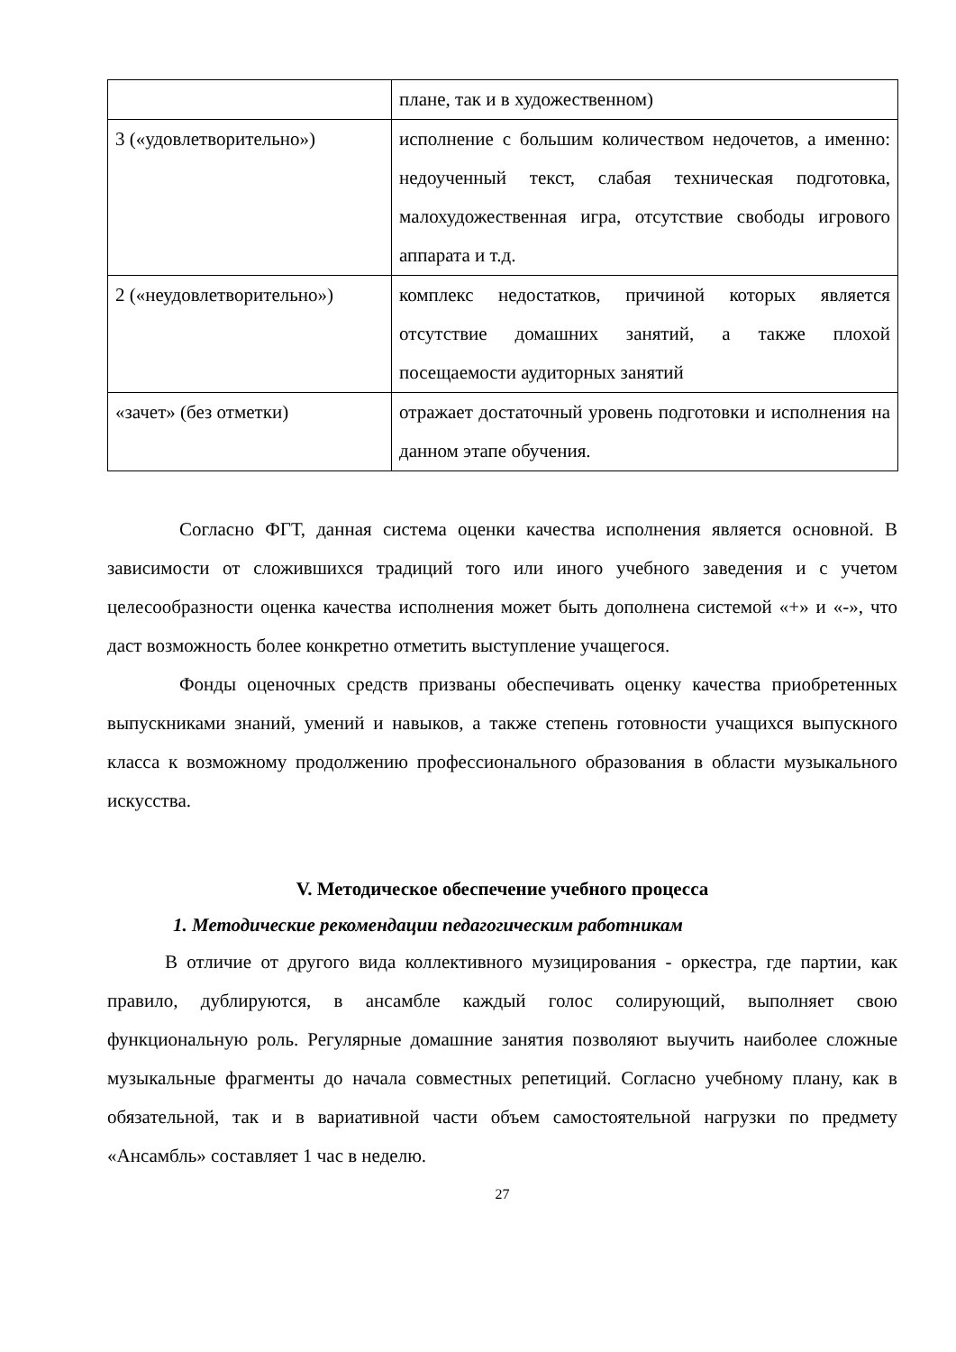| | плане, так и в художественном) |
| 3 («удовлетворительно») | исполнение с большим количеством недочетов, а именно: недоученный текст, слабая техническая подготовка, малохудожественная игра, отсутствие свободы игрового аппарата и т.д. |
| 2 («неудовлетворительно») | комплекс недостатков, причиной которых является отсутствие домашних занятий, а также плохой посещаемости аудиторных занятий |
| «зачет» (без отметки) | отражает достаточный уровень подготовки и исполнения на данном этапе обучения. |
Согласно ФГТ, данная система оценки качества исполнения является основной. В зависимости от сложившихся традиций того или иного учебного заведения и с учетом целесообразности оценка качества исполнения может быть дополнена системой «+» и «-», что даст возможность более конкретно отметить выступление учащегося.
Фонды оценочных средств призваны обеспечивать оценку качества приобретенных выпускниками знаний, умений и навыков, а также степень готовности учащихся выпускного класса к возможному продолжению профессионального образования в области музыкального искусства.
V. Методическое обеспечение учебного процесса
1. Методические рекомендации педагогическим работникам
В отличие от другого вида коллективного музицирования - оркестра, где партии, как правило, дублируются, в ансамбле каждый голос солирующий, выполняет свою функциональную роль. Регулярные домашние занятия позволяют выучить наиболее сложные музыкальные фрагменты до начала совместных репетиций. Согласно учебному плану, как в обязательной, так и в вариативной части объем самостоятельной нагрузки по предмету «Ансамбль» составляет 1 час в неделю.
27